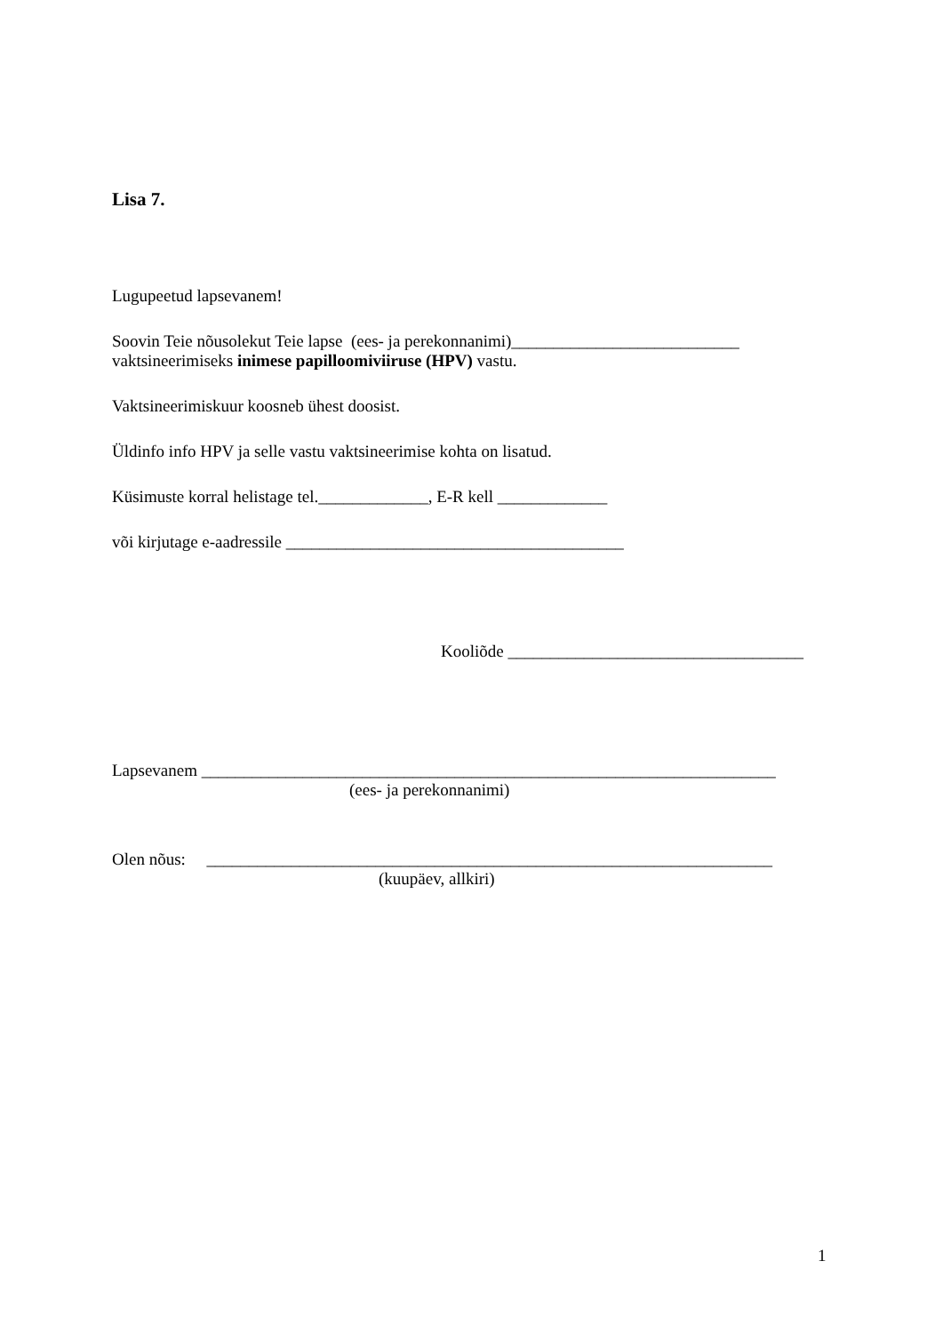Lisa 7.
Lugupeetud lapsevanem!
Soovin Teie nõusolekut Teie lapse (ees- ja perekonnanimi)___________________________
vaktsineerimiseks inimese papilloomiviiruse (HPV) vastu.
Vaktsineerimiskuur koosneb ühest doosist.
Üldinfo info HPV ja selle vastu vaktsineerimise kohta on lisatud.
Küsimuste korral helistage tel._____________, E-R kell _____________
või kirjutage e-aadressile ________________________________________
Kooliõde ___________________________________
Lapsevanem ____________________________________________________________________
(ees- ja perekonnanimi)
Olen nõus: ___________________________________________________________________
(kuupäev, allkiri)
1